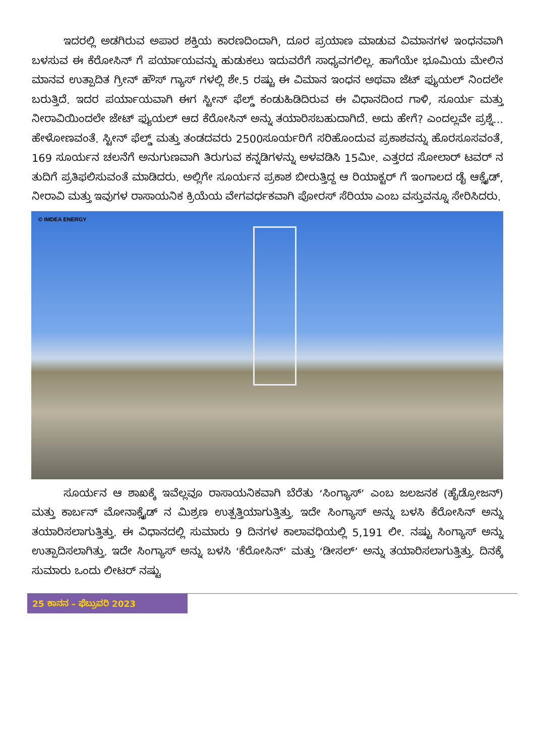ಇದರಲ್ಲಿ ಅಡಗಿರುವ ಅಪಾರ ಶಕ್ತಿಯ ಕಾರಣದಿಂದಾಗಿ, ದೂರ ಪ್ರಯಾಣ ಮಾಡುವ ವಿಮಾನಗಳ ಇಂಧನವಾಗಿ ಬಳಸುವ ಈ ಕೆರೋಸಿನ್ ಗೆ ಪರ್ಯಾಯವನ್ನು ಹುಡುಕಲು ಇದುವರೆಗೆ ಸಾಧ್ಯವಗಲಿಲ್ಲ. ಹಾಗೆಯೇ ಭೂಮಿಯ ಮೇಲಿನ ಮಾನವ ಉತ್ಪಾದಿತ ಗ್ರೀನ್ ಹೌಸ್ ಗ್ಯಾಸ್ ಗಳಲ್ಲಿ ಶೇ.5 ರಷ್ಟು ಈ ವಿಮಾನ ಇಂಧನ ಅಥವಾ ಜೆಟ್ ಫ್ಯುಯಲ್ ನಿಂದಲೇ ಬರುತ್ತಿದೆ. ಇದರ ಪರ್ಯಾಯವಾಗಿ ಈಗ ಸ್ಟೀನ್ ಫೆಲ್ಡ್ ಕಂಡುಹಿಡಿದಿರುವ ಈ ವಿಧಾನದಿಂದ ಗಾಳಿ, ಸೂರ್ಯ ಮತ್ತು ನೀರಾವಿಯಿಂದಲೇ ಜೇಟ್ ಫ್ಯುಯಲ್ ಆದ ಕೆರೋಸಿನ್ ಅನ್ನು ತಯಾರಿಸಬಹುದಾಗಿದೆ. ಅದು ಹೇಗೆ? ಎಂದಲ್ಲವೇ ಪ್ರಶ್ನೆ... ಹೇಳೋಣವಂತೆ. ಸ್ಟೀನ್ ಫೆಲ್ಡ್ ಮತ್ತು ತಂಡದವರು 2500ಸೂರ್ಯರಿಗೆ ಸರಿಹೊಂದುವ ಪ್ರಕಾಶವನ್ನು ಹೊರಸೂಸವಂತೆ, 169 ಸೂರ್ಯನ ಚಲನೆಗೆ ಅನುಗುಣವಾಗಿ ತಿರುಗುವ ಕನ್ನಡಿಗಳನ್ನು ಅಳವಡಿಸಿ 15ಮೀ. ಎತ್ತರದ ಸೋಲಾರ್ ಟವರ್ ನ ತುದಿಗೆ ಪ್ರತಿಫಲಿಸುವಂತೆ ಮಾಡಿದರು. ಅಲ್ಲಿಗೇ ಸೂರ್ಯನ ಪ್ರಕಾಶ ಬೀರುತ್ತಿದ್ದ ಆ ರಿಯಾಕ್ಟರ್ ಗೆ ಇಂಗಾಲದ ಡೈ ಆಕ್ಸೈಡ್, ನೀರಾವಿ ಮತ್ತು ಇವುಗಳ ರಾಸಾಯನಿಕ ಕ್ರಿಯೆಯ ವೇಗವರ್ಧಕವಾಗಿ ಪೋರಸ್ ಸೆರಿಯಾ ಎಂಬ ವಸ್ತುವನ್ನೂ ಸೇರಿಸಿದರು.
© IMDEA ENERGY
   ಸೂರ್ಯನ ಆ ಶಾಖಕ್ಕೆ ಇವೆಲ್ಲವೂ ರಾಸಾಯನಿಕವಾಗಿ ಬೆರೆತು ‘ಸಿಂಗ್ಯಾಸ್’ ಎಂಬ ಜಲಜನಕ (ಹೈಡ್ರೋಜನ್) ಮತ್ತು ಕಾರ್ಬನ್ ಮೋನಾಕ್ಸೈಡ್ ನ ಮಿಶ್ರಣ ಉತ್ಪತ್ತಿಯಾಗುತ್ತಿತ್ತು. ಇದೇ ಸಿಂಗ್ಯಾಸ್ ಅನ್ನು ಬಳಸಿ ಕೆರೋಸಿನ್ ಅನ್ನು ತಯಾರಿಸಲಾಗುತ್ತಿತ್ತು. ಈ ವಿಧಾನದಲ್ಲಿ ಸುಮಾರು 9 ದಿನಗಳ ಕಾಲಾವಧಿಯಲ್ಲಿ 5,191 ಲೀ. ನಷ್ಟು ಸಿಂಗ್ಯಾಸ್ ಅನ್ನು ಉತ್ಪಾದಿಸಲಾಗಿತ್ತು. ಇದೇ ಸಿಂಗ್ಯಾಸ್ ಅನ್ನು ಬಳಸಿ ‘ಕೆರೋಸಿನ್’ ಮತ್ತು ‘ಡೀಸಲ್’ ಅನ್ನು ತಯಾರಿಸಲಾಗುತ್ತಿತ್ತು. ದಿನಕ್ಕೆ ಸುಮಾರು ಒಂದು ಲೀಟರ್ ನಷ್ಟು
25 ಕಾನನ – ಫೆಬ್ರುವರಿ 2023